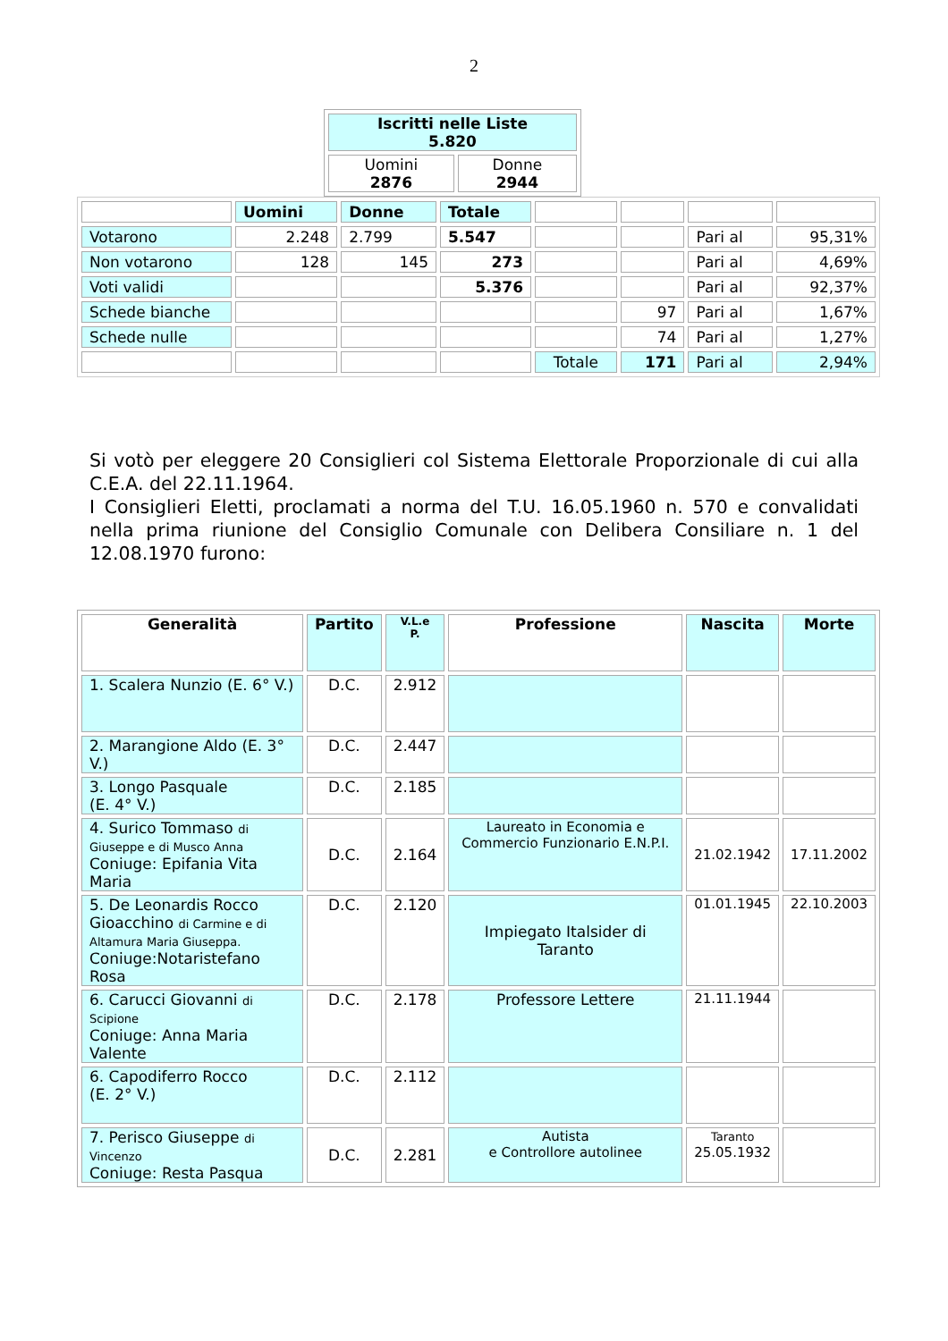2
| Iscritti nelle Liste 5.820 | |
| Uomini 2876 | Donne 2944 |
| | Uomini | Donne | Totale | | | | |
| Votarono | 2.248 | 2.799 | 5.547 | | | Pari al | 95,31% |
| Non votarono | 128 | 145 | 273 | | | Pari al | 4,69% |
| Voti validi | | | 5.376 | | | Pari al | 92,37% |
| Schede bianche | | | | | 97 | Pari al | 1,67% |
| Schede nulle | | | | | 74 | Pari al | 1,27% |
| | | | | Totale | 171 | Pari al | 2,94% |
Si votò per eleggere 20 Consiglieri col Sistema Elettorale Proporzionale di cui alla C.E.A. del 22.11.1964.
I Consiglieri Eletti, proclamati a norma del T.U. 16.05.1960 n. 570 e convalidati nella prima riunione del Consiglio Comunale con Delibera Consiliare n. 1 del 12.08.1970 furono:
| Generalità | Partito | V.L.e P. | Professione | Nascita | Morte |
| --- | --- | --- | --- | --- | --- |
| 1. Scalera Nunzio (E. 6° V.) | D.C. | 2.912 | | | |
| 2. Marangione Aldo (E. 3° V.) | D.C. | 2.447 | | | |
| 3. Longo Pasquale (E. 4° V.) | D.C. | 2.185 | | | |
| 4. Surico Tommaso di Giuseppe e di Musco Anna Coniuge: Epifania Vita Maria | D.C. | 2.164 | Laureato in Economia e Commercio Funzionario E.N.P.I. | 21.02.1942 | 17.11.2002 |
| 5. De Leonardis Rocco Gioacchino di Carmine e di Altamura Maria Giuseppa. Coniuge:Notaristefano Rosa | D.C. | 2.120 | Impiegato Italsider di Taranto | 01.01.1945 | 22.10.2003 |
| 6. Carucci Giovanni di Scipione Coniuge: Anna Maria Valente | D.C. | 2.178 | Professore Lettere | 21.11.1944 | |
| 6. Capodiferro Rocco (E. 2° V.) | D.C. | 2.112 | | | |
| 7. Perisco Giuseppe di Vincenzo Coniuge: Resta Pasqua | D.C. | 2.281 | Autista e Controllore autolinee | Taranto 25.05.1932 | |